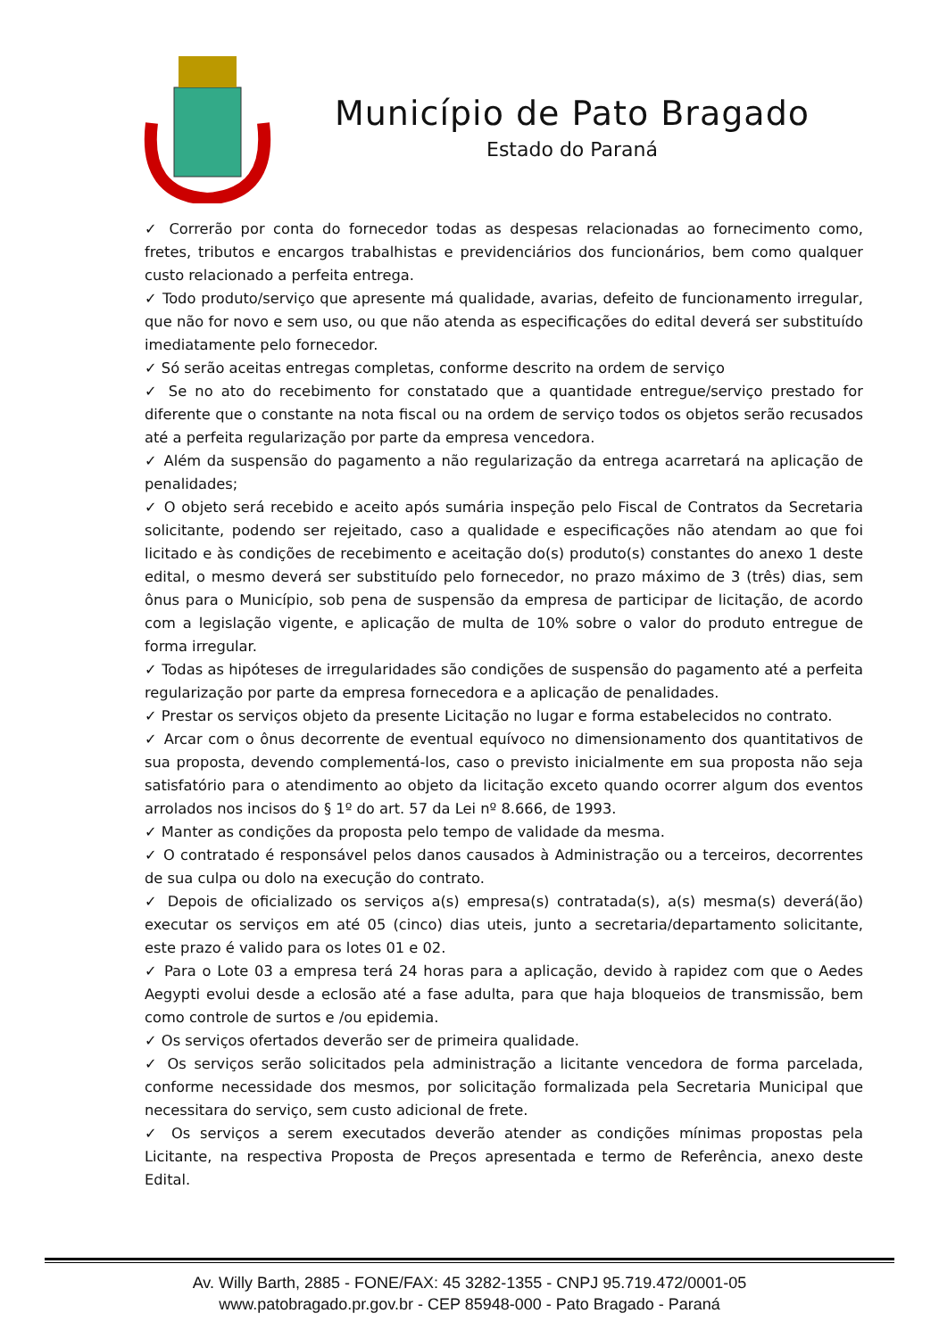Município de Pato Bragado
Estado do Paraná
✓ Correrão por conta do fornecedor todas as despesas relacionadas ao fornecimento como, fretes, tributos e encargos trabalhistas e previdenciários dos funcionários, bem como qualquer custo relacionado a perfeita entrega.
✓ Todo produto/serviço que apresente má qualidade, avarias, defeito de funcionamento irregular, que não for novo e sem uso, ou que não atenda as especificações do edital deverá ser substituído imediatamente pelo fornecedor.
✓ Só serão aceitas entregas completas, conforme descrito na ordem de serviço
✓ Se no ato do recebimento for constatado que a quantidade entregue/serviço prestado for diferente que o constante na nota fiscal ou na ordem de serviço todos os objetos serão recusados até a perfeita regularização por parte da empresa vencedora.
✓ Além da suspensão do pagamento a não regularização da entrega acarretará na aplicação de penalidades;
✓ O objeto será recebido e aceito após sumária inspeção pelo Fiscal de Contratos da Secretaria solicitante, podendo ser rejeitado, caso a qualidade e especificações não atendam ao que foi licitado e às condições de recebimento e aceitação do(s) produto(s) constantes do anexo 1 deste edital, o mesmo deverá ser substituído pelo fornecedor, no prazo máximo de 3 (três) dias, sem ônus para o Município, sob pena de suspensão da empresa de participar de licitação, de acordo com a legislação vigente, e aplicação de multa de 10% sobre o valor do produto entregue de forma irregular.
✓ Todas as hipóteses de irregularidades são condições de suspensão do pagamento até a perfeita regularização por parte da empresa fornecedora e a aplicação de penalidades.
✓ Prestar os serviços objeto da presente Licitação no lugar e forma estabelecidos no contrato.
✓ Arcar com o ônus decorrente de eventual equívoco no dimensionamento dos quantitativos de sua proposta, devendo complementá-los, caso o previsto inicialmente em sua proposta não seja satisfatório para o atendimento ao objeto da licitação exceto quando ocorrer algum dos eventos arrolados nos incisos do § 1º do art. 57 da Lei nº 8.666, de 1993.
✓ Manter as condições da proposta pelo tempo de validade da mesma.
✓ O contratado é responsável pelos danos causados à Administração ou a terceiros, decorrentes de sua culpa ou dolo na execução do contrato.
✓ Depois de oficializado os serviços a(s) empresa(s) contratada(s), a(s) mesma(s) deverá(ão) executar os serviços em até 05 (cinco) dias uteis, junto a secretaria/departamento solicitante, este prazo é valido para os lotes 01 e 02.
✓ Para o Lote 03 a empresa terá 24 horas para a aplicação, devido à rapidez com que o Aedes Aegypti evolui desde a eclosão até a fase adulta, para que haja bloqueios de transmissão, bem como controle de surtos e /ou epidemia.
✓ Os serviços ofertados deverão ser de primeira qualidade.
✓ Os serviços serão solicitados pela administração a licitante vencedora de forma parcelada, conforme necessidade dos mesmos, por solicitação formalizada pela Secretaria Municipal que necessitara do serviço, sem custo adicional de frete.
✓ Os serviços a serem executados deverão atender as condições mínimas propostas pela Licitante, na respectiva Proposta de Preços apresentada e termo de Referência, anexo deste Edital.
Av. Willy Barth, 2885 - FONE/FAX: 45 3282-1355 - CNPJ 95.719.472/0001-05
www.patobragado.pr.gov.br - CEP 85948-000 - Pato Bragado - Paraná